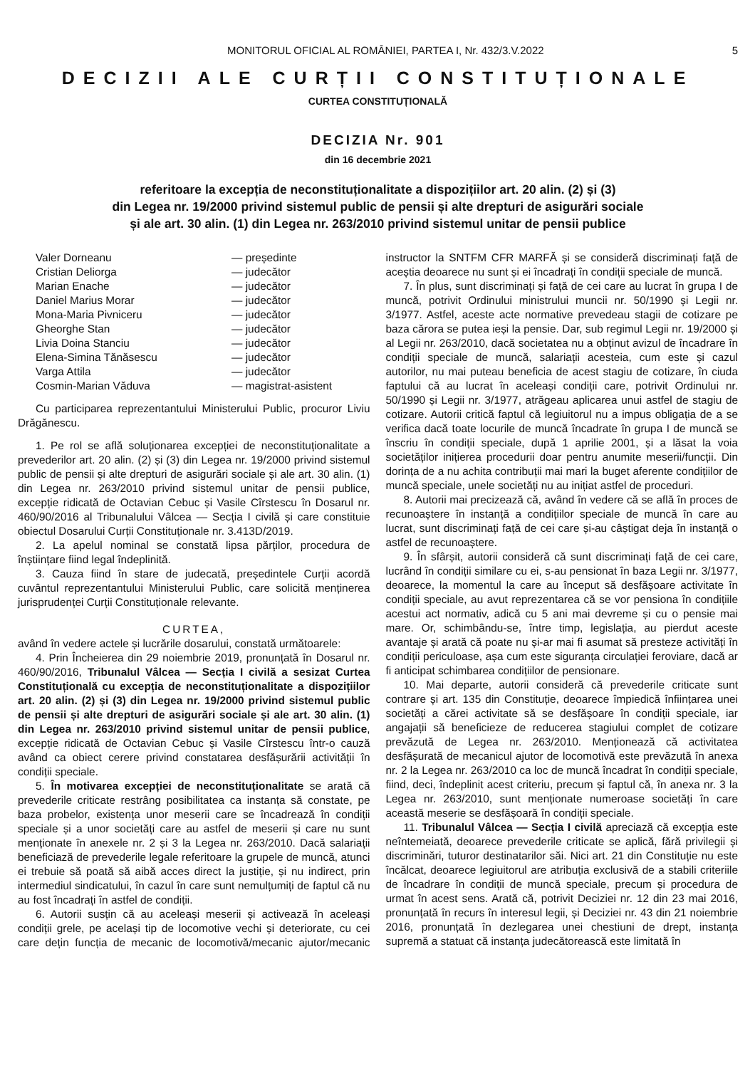MONITORUL OFICIAL AL ROMÂNIEI, PARTEA I, Nr. 432/3.V.2022 5
DECIZII ALE CURȚII CONSTITUȚIONALE
CURTEA CONSTITUȚIONALĂ
DECIZIA Nr. 901
din 16 decembrie 2021
referitoare la excepția de neconstituționalitate a dispozițiilor art. 20 alin. (2) și (3)
din Legea nr. 19/2000 privind sistemul public de pensii și alte drepturi de asigurări sociale
și ale art. 30 alin. (1) din Legea nr. 263/2010 privind sistemul unitar de pensii publice
| Valer Dorneanu | — președinte |
| Cristian Deliorga | — judecător |
| Marian Enache | — judecător |
| Daniel Marius Morar | — judecător |
| Mona-Maria Pivniceru | — judecător |
| Gheorghe Stan | — judecător |
| Livia Doina Stanciu | — judecător |
| Elena-Simina Tănăsescu | — judecător |
| Varga Attila | — judecător |
| Cosmin-Marian Văduva | — magistrat-asistent |
Cu participarea reprezentantului Ministerului Public, procuror Liviu Drăgănescu.
1. Pe rol se află soluționarea excepției de neconstituționalitate a prevederilor art. 20 alin. (2) și (3) din Legea nr. 19/2000 privind sistemul public de pensii și alte drepturi de asigurări sociale și ale art. 30 alin. (1) din Legea nr. 263/2010 privind sistemul unitar de pensii publice, excepție ridicată de Octavian Cebuc și Vasile Cîrstescu în Dosarul nr. 460/90/2016 al Tribunalului Vâlcea — Secția I civilă și care constituie obiectul Dosarului Curții Constituționale nr. 3.413D/2019.
2. La apelul nominal se constată lipsa părților, procedura de înștiințare fiind legal îndeplinită.
3. Cauza fiind în stare de judecată, președintele Curții acordă cuvântul reprezentantului Ministerului Public, care solicită menținerea jurisprudenței Curții Constituționale relevante.
CURTEA,
având în vedere actele și lucrările dosarului, constată următoarele:
4. Prin Încheierea din 29 noiembrie 2019, pronunțată în Dosarul nr. 460/90/2016, Tribunalul Vâlcea — Secția I civilă a sesizat Curtea Constituțională cu excepția de neconstituționalitate a dispozițiilor art. 20 alin. (2) și (3) din Legea nr. 19/2000 privind sistemul public de pensii și alte drepturi de asigurări sociale și ale art. 30 alin. (1) din Legea nr. 263/2010 privind sistemul unitar de pensii publice, excepție ridicată de Octavian Cebuc și Vasile Cîrstescu într-o cauză având ca obiect cerere privind constatarea desfășurării activității în condiții speciale.
5. În motivarea excepției de neconstituționalitate se arată că prevederile criticate restrâng posibilitatea ca instanța să constate, pe baza probelor, existența unor meserii care se încadrează în condiții speciale și a unor societăți care au astfel de meserii și care nu sunt menționate în anexele nr. 2 și 3 la Legea nr. 263/2010. Dacă salariații beneficiază de prevederile legale referitoare la grupele de muncă, atunci ei trebuie să poată să aibă acces direct la justiție, și nu indirect, prin intermediul sindicatului, în cazul în care sunt nemulțumiți de faptul că nu au fost încadrați în astfel de condiții.
6. Autorii susțin că au aceleași meserii și activează în aceleași condiții grele, pe același tip de locomotive vechi și deteriorate, cu cei care dețin funcția de mecanic de locomotivă/mecanic ajutor/mecanic instructor la SNTFM CFR MARFĂ și se consideră discriminați față de aceștia deoarece nu sunt și ei încadrați în condiții speciale de muncă.
7. În plus, sunt discriminați și față de cei care au lucrat în grupa I de muncă, potrivit Ordinului ministrului muncii nr. 50/1990 și Legii nr. 3/1977. Astfel, aceste acte normative prevedeau stagii de cotizare pe baza cărora se putea ieși la pensie. Dar, sub regimul Legii nr. 19/2000 și al Legii nr. 263/2010, dacă societatea nu a obținut avizul de încadrare în condiții speciale de muncă, salariații acesteia, cum este și cazul autorilor, nu mai puteau beneficia de acest stagiu de cotizare, în ciuda faptului că au lucrat în aceleași condiții care, potrivit Ordinului nr. 50/1990 și Legii nr. 3/1977, atrăgeau aplicarea unui astfel de stagiu de cotizare. Autorii critică faptul că legiuitorul nu a impus obligația de a se verifica dacă toate locurile de muncă încadrate în grupa I de muncă se înscriu în condiții speciale, după 1 aprilie 2001, și a lăsat la voia societăților inițierea procedurii doar pentru anumite meserii/funcții. Din dorința de a nu achita contribuții mai mari la buget aferente condițiilor de muncă speciale, unele societăți nu au inițiat astfel de proceduri.
8. Autorii mai precizează că, având în vedere că se află în proces de recunoaștere în instanță a condițiilor speciale de muncă în care au lucrat, sunt discriminați față de cei care și-au câștigat deja în instanță o astfel de recunoaștere.
9. În sfârșit, autorii consideră că sunt discriminați față de cei care, lucrând în condiții similare cu ei, s-au pensionat în baza Legii nr. 3/1977, deoarece, la momentul la care au început să desfășoare activitate în condiții speciale, au avut reprezentarea că se vor pensiona în condițiile acestui act normativ, adică cu 5 ani mai devreme și cu o pensie mai mare. Or, schimbându-se, între timp, legislația, au pierdut aceste avantaje și arată că poate nu și-ar mai fi asumat să presteze activități în condiții periculoase, așa cum este siguranța circulației feroviare, dacă ar fi anticipat schimbarea condițiilor de pensionare.
10. Mai departe, autorii consideră că prevederile criticate sunt contrare și art. 135 din Constituție, deoarece împiedică înființarea unei societăți a cărei activitate să se desfășoare în condiții speciale, iar angajații să beneficieze de reducerea stagiului complet de cotizare prevăzută de Legea nr. 263/2010. Menționează că activitatea desfășurată de mecanicul ajutor de locomotivă este prevăzută în anexa nr. 2 la Legea nr. 263/2010 ca loc de muncă încadrat în condiții speciale, fiind, deci, îndeplinit acest criteriu, precum și faptul că, în anexa nr. 3 la Legea nr. 263/2010, sunt menționate numeroase societăți în care această meserie se desfășoară în condiții speciale.
11. Tribunalul Vâlcea — Secția I civilă apreciază că excepția este neîntemeiată, deoarece prevederile criticate se aplică, fără privilegii și discriminări, tuturor destinatarilor săi. Nici art. 21 din Constituție nu este încălcat, deoarece legiuitorul are atribuția exclusivă de a stabili criteriile de încadrare în condiții de muncă speciale, precum și procedura de urmat în acest sens. Arată că, potrivit Deciziei nr. 12 din 23 mai 2016, pronunțată în recurs în interesul legii, și Deciziei nr. 43 din 21 noiembrie 2016, pronunțată în dezlegarea unei chestiuni de drept, instanța supremă a statuat că instanța judecătorească este limitată în